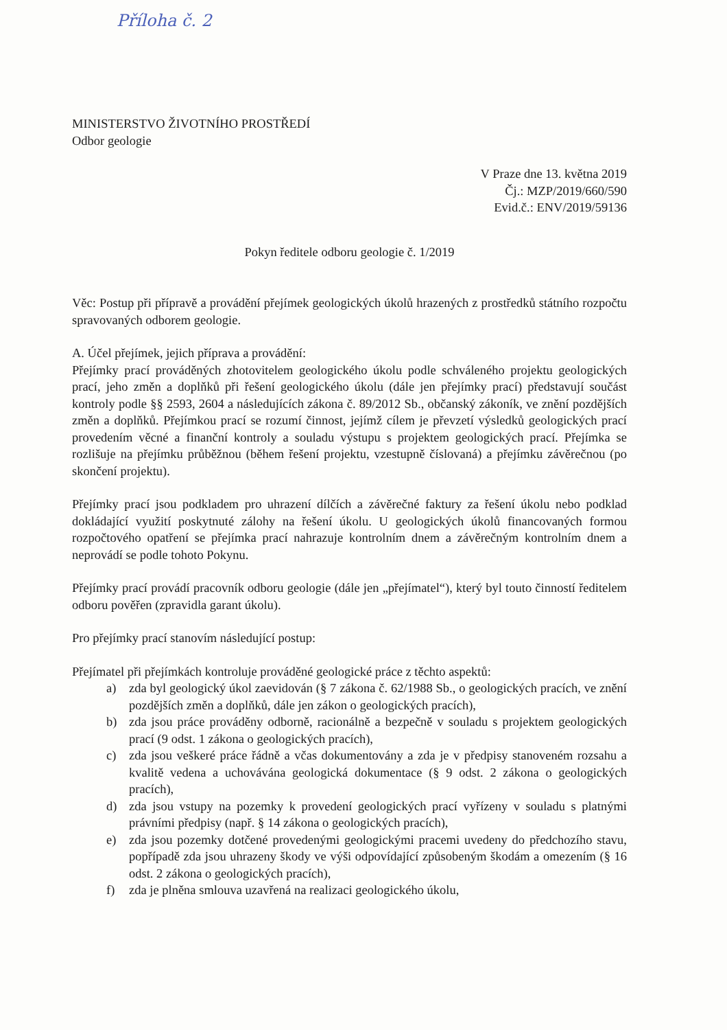Příloha č. 2
MINISTERSTVO ŽIVOTNÍHO PROSTŘEDÍ
Odbor geologie
V Praze dne 13. května 2019
Čj.: MZP/2019/660/590
Evid.č.: ENV/2019/59136
Pokyn ředitele odboru geologie č. 1/2019
Věc: Postup při přípravě a provádění přejímek geologických úkolů hrazených z prostředků státního rozpočtu spravovaných odborem geologie.
A. Účel přejímek, jejich příprava a provádění:
Přejímky prací prováděných zhotovitelem geologického úkolu podle schváleného projektu geologických prací, jeho změn a doplňků při řešení geologického úkolu (dále jen přejímky prací) představují součást kontroly podle §§ 2593, 2604 a následujících zákona č. 89/2012 Sb., občanský zákoník, ve znění pozdějších změn a doplňků. Přejímkou prací se rozumí činnost, jejímž cílem je převzetí výsledků geologických prací provedením věcné a finanční kontroly a souladu výstupu s projektem geologických prací. Přejímka se rozlišuje na přejímku průběžnou (během řešení projektu, vzestupně číslovaná) a přejímku závěrečnou (po skončení projektu).
Přejímky prací jsou podkladem pro uhrazení dílčích a závěrečné faktury za řešení úkolu nebo podklad dokládající využití poskytnuté zálohy na řešení úkolu. U geologických úkolů financovaných formou rozpočtového opatření se přejímka prací nahrazuje kontrolním dnem a závěrečným kontrolním dnem a neprovádí se podle tohoto Pokynu.
Přejímky prací provádí pracovník odboru geologie (dále jen „přejímatel“), který byl touto činností ředitelem odboru pověřen (zpravidla garant úkolu).
Pro přejímky prací stanovím následující postup:
Přejímatel při přejímkách kontroluje prováděné geologické práce z těchto aspektů:
a) zda byl geologický úkol zaevidován (§ 7 zákona č. 62/1988 Sb., o geologických pracích, ve znění pozdějších změn a doplňků, dále jen zákon o geologických pracích),
b) zda jsou práce prováděny odborně, racionálně a bezpečně v souladu s projektem geologických prací (9 odst. 1 zákona o geologických pracích),
c) zda jsou veškeré práce řádně a včas dokumentovány a zda je v předpisy stanoveném rozsahu a kvalitě vedena a uchovávána geologická dokumentace (§ 9 odst. 2 zákona o geologických pracích),
d) zda jsou vstupy na pozemky k provedení geologických prací vyřízeny v souladu s platnými právními předpisy (např. § 14 zákona o geologických pracích),
e) zda jsou pozemky dotčené provedenými geologickými pracemi uvedeny do předchozího stavu, popřípadě zda jsou uhrazeny škody ve výši odpovídající způsobeným škodám a omezením (§ 16 odst. 2 zákona o geologických pracích),
f) zda je plněna smlouva uzavřená na realizaci geologického úkolu,